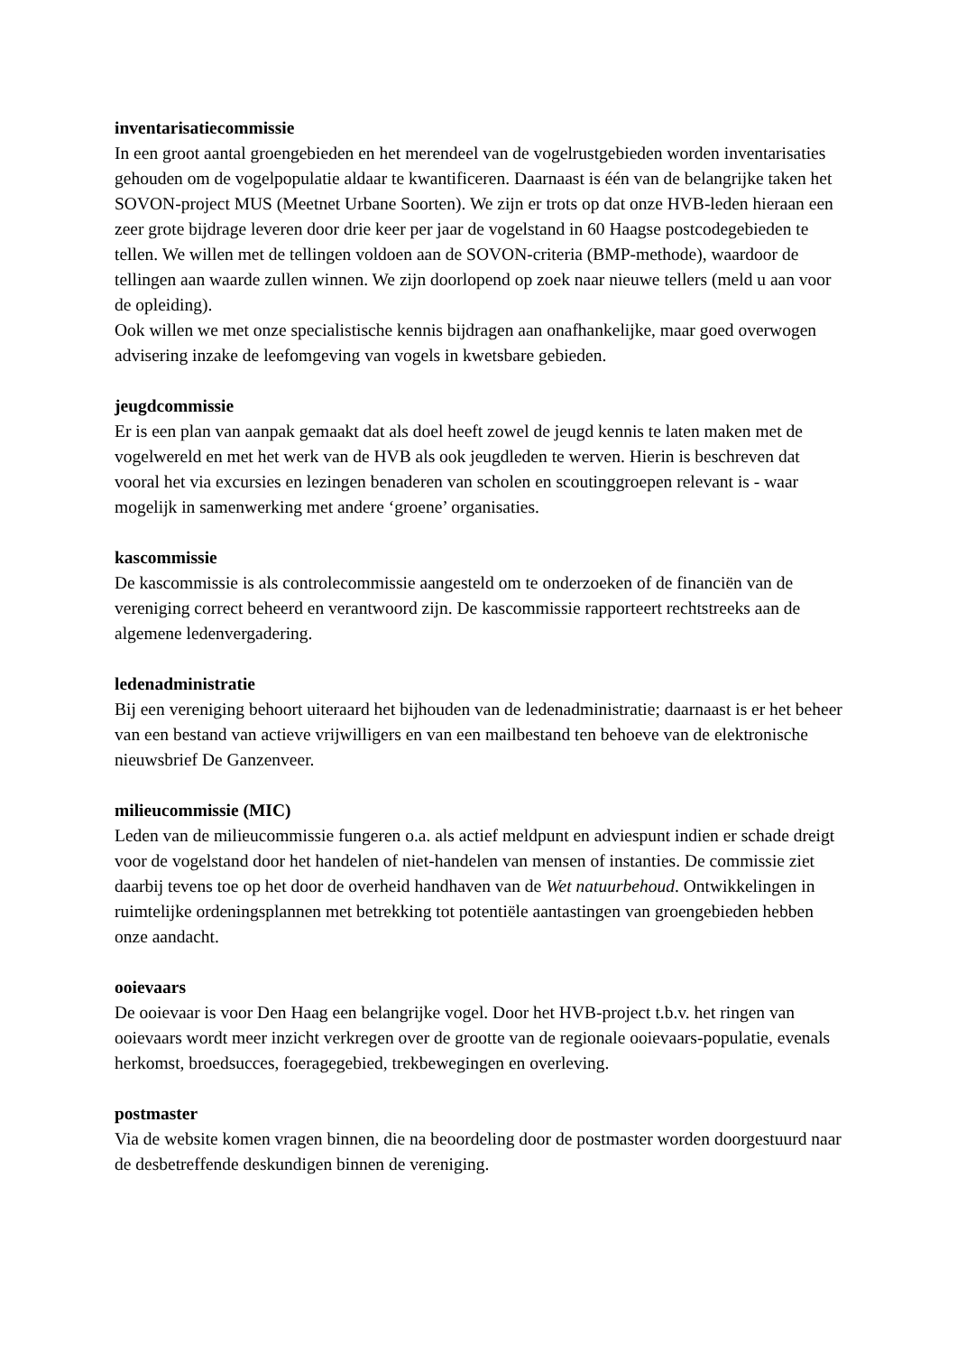inventarisatiecommissie
In een groot aantal groengebieden en het merendeel van de vogelrustgebieden worden inventarisaties gehouden om de vogelpopulatie aldaar te kwantificeren. Daarnaast is één van de belangrijke taken het SOVON-project MUS (Meetnet Urbane Soorten). We zijn er trots op dat onze HVB-leden hieraan een zeer grote bijdrage leveren door drie keer per jaar de vogelstand in 60 Haagse postcodegebieden te tellen. We willen met de tellingen voldoen aan de SOVON-criteria (BMP-methode), waardoor de tellingen aan waarde zullen winnen. We zijn doorlopend op zoek naar nieuwe tellers (meld u aan voor de opleiding).
Ook willen we met onze specialistische kennis bijdragen aan onafhankelijke, maar goed overwogen advisering inzake de leefomgeving van vogels in kwetsbare gebieden.
jeugdcommissie
Er is een plan van aanpak gemaakt dat als doel heeft zowel de jeugd kennis te laten maken met de vogelwereld en met het werk van de HVB als ook jeugdleden te werven. Hierin is beschreven dat vooral het via excursies en lezingen benaderen van scholen en scoutinggroepen relevant is - waar mogelijk in samenwerking met andere ‘groene’ organisaties.
kascommissie
De kascommissie is als controlecommissie aangesteld om te onderzoeken of de financiën van de vereniging correct beheerd en verantwoord zijn. De kascommissie rapporteert rechtstreeks aan de algemene ledenvergadering.
ledenadministratie
Bij een vereniging behoort uiteraard het bijhouden van de ledenadministratie; daarnaast is er het beheer van een bestand van actieve vrijwilligers en van een mailbestand ten behoeve van de elektronische nieuwsbrief De Ganzenveer.
milieucommissie (MIC)
Leden van de milieucommissie fungeren o.a. als actief meldpunt en adviespunt indien er schade dreigt voor de vogelstand door het handelen of niet-handelen van mensen of instanties. De commissie ziet daarbij tevens toe op het door de overheid handhaven van de Wet natuurbehoud. Ontwikkelingen in ruimtelijke ordeningsplannen met betrekking tot potentiële aantastingen van groengebieden hebben onze aandacht.
ooievaars
De ooievaar is voor Den Haag een belangrijke vogel. Door het HVB-project t.b.v. het ringen van ooievaars wordt meer inzicht verkregen over de grootte van de regionale ooievaars-populatie, evenals herkomst, broedsucces, foeragegebied, trekbewegingen en overleving.
postmaster
Via de website komen vragen binnen, die na beoordeling door de postmaster worden doorgestuurd naar de desbetreffende deskundigen binnen de vereniging.